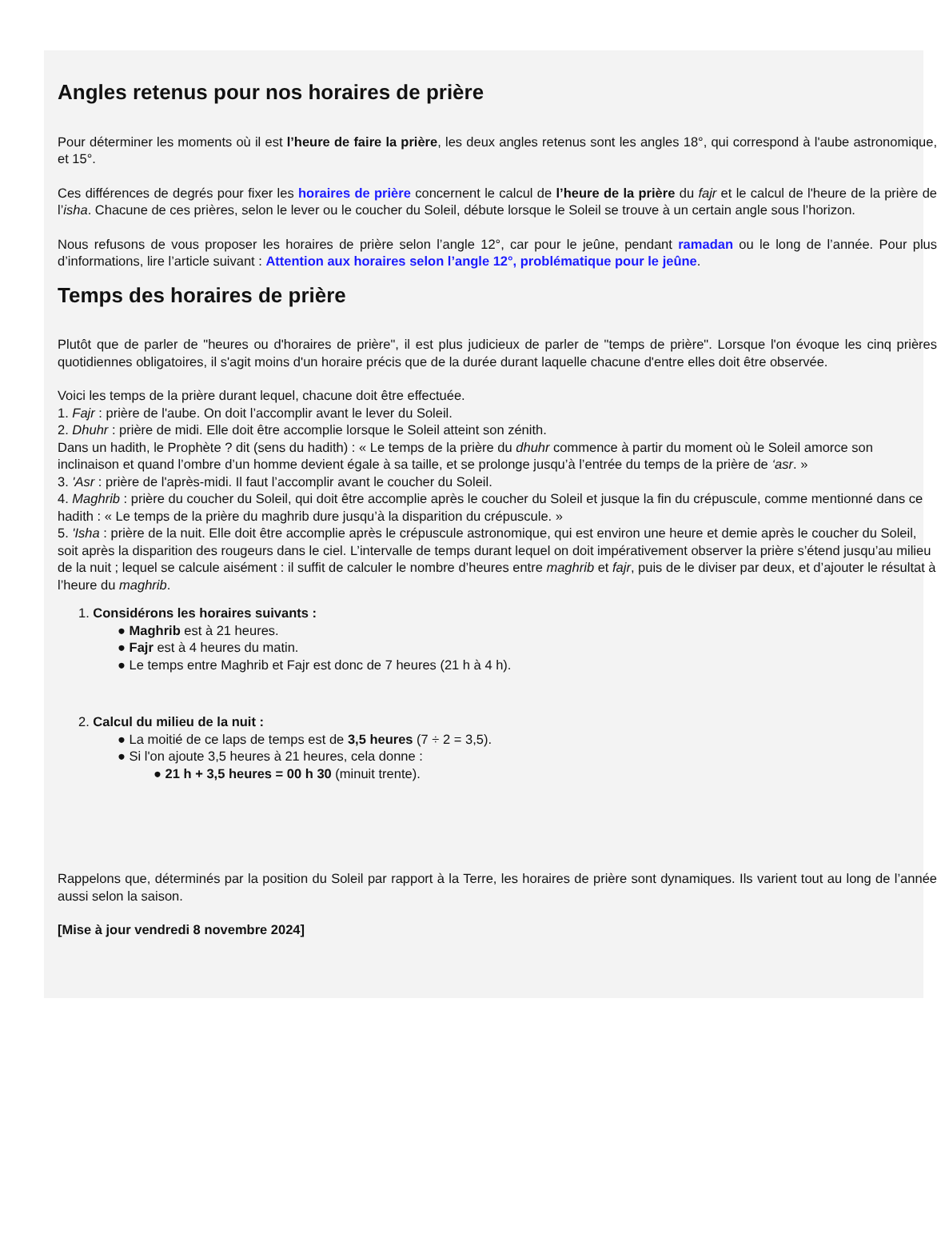Angles retenus pour nos horaires de prière
Pour déterminer les moments où il est l’heure de faire la prière, les deux angles retenus sont les angles 18°, qui correspond à l'aube astronomique, et 15°.
Ces différences de degrés pour fixer les horaires de prière concernent le calcul de l’heure de la prière du fajr et le calcul de l'heure de la prière de l’isha. Chacune de ces prières, selon le lever ou le coucher du Soleil, débute lorsque le Soleil se trouve à un certain angle sous l’horizon.
Nous refusons de vous proposer les horaires de prière selon l’angle 12°, car pour le jeûne, pendant ramadan ou le long de l’année. Pour plus d’informations, lire l’article suivant : Attention aux horaires selon l’angle 12°, problématique pour le jeûne.
Temps des horaires de prière
Plutôt que de parler de "heures ou d'horaires de prière", il est plus judicieux de parler de "temps de prière". Lorsque l'on évoque les cinq prières quotidiennes obligatoires, il s'agit moins d'un horaire précis que de la durée durant laquelle chacune d'entre elles doit être observée.
Voici les temps de la prière durant lequel, chacune doit être effectuée.
1. Fajr : prière de l'aube. On doit l’accomplir avant le lever du Soleil.
2. Dhuhr : prière de midi. Elle doit être accomplie lorsque le Soleil atteint son zénith.
Dans un hadith, le Prophète ? dit (sens du hadith) : « Le temps de la prière du dhuhr commence à partir du moment où le Soleil amorce son inclinaison et quand l’ombre d’un homme devient égale à sa taille, et se prolonge jusqu’à l’entrée du temps de la prière de ‘asr. »
3. 'Asr : prière de l'après-midi. Il faut l’accomplir avant le coucher du Soleil.
4. Maghrib : prière du coucher du Soleil, qui doit être accomplie après le coucher du Soleil et jusque la fin du crépuscule, comme mentionné dans ce hadith : « Le temps de la prière du maghrib dure jusqu’à la disparition du crépuscule. »
5. 'Isha : prière de la nuit. Elle doit être accomplie après le crépuscule astronomique, qui est environ une heure et demie après le coucher du Soleil, soit après la disparition des rougeurs dans le ciel. L’intervalle de temps durant lequel on doit impérativement observer la prière s’étend jusqu’au milieu de la nuit ; lequel se calcule aisément : il suffit de calculer le nombre d’heures entre maghrib et fajr, puis de le diviser par deux, et d’ajouter le résultat à l’heure du maghrib.
1. Considérons les horaires suivants :
● Maghrib est à 21 heures.
● Fajr est à 4 heures du matin.
● Le temps entre Maghrib et Fajr est donc de 7 heures (21 h à 4 h).
2. Calcul du milieu de la nuit :
● La moitié de ce laps de temps est de 3,5 heures (7 ÷ 2 = 3,5).
● Si l'on ajoute 3,5 heures à 21 heures, cela donne :
● 21 h + 3,5 heures = 00 h 30 (minuit trente).
Rappelons que, déterminés par la position du Soleil par rapport à la Terre, les horaires de prière sont dynamiques. Ils varient tout au long de l’année aussi selon la saison.
[Mise à jour vendredi 8 novembre 2024]